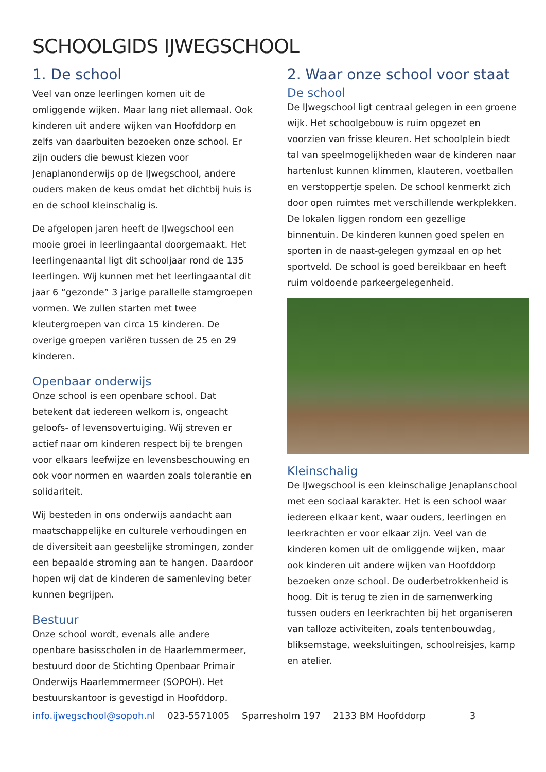SCHOOLGIDS IJWEGSCHOOL
1. De school
Veel van onze leerlingen komen uit de omliggende wijken. Maar lang niet allemaal. Ook kinderen uit andere wijken van Hoofddorp en zelfs van daarbuiten bezoeken onze school. Er zijn ouders die bewust kiezen voor Jenaplanonderwijs op de IJwegschool, andere ouders maken de keus omdat het dichtbij huis is en de school kleinschalig is.
De afgelopen jaren heeft de IJwegschool een mooie groei in leerlingaantal doorgemaakt. Het leerlingenaantal ligt dit schooljaar rond de 135 leerlingen. Wij kunnen met het leerlingaantal dit jaar 6 “gezonde” 3 jarige parallelle stamgroepen vormen. We zullen starten met twee kleutergroepen van circa 15 kinderen. De overige groepen variëren tussen de 25 en 29 kinderen.
Openbaar onderwijs
Onze school is een openbare school. Dat betekent dat iedereen welkom is, ongeacht geloofs- of levensovertuiging. Wij streven er actief naar om kinderen respect bij te brengen voor elkaars leefwijze en levensbeschouwing en ook voor normen en waarden zoals tolerantie en solidariteit.
Wij besteden in ons onderwijs aandacht aan maatschappelijke en culturele verhoudingen en de diversiteit aan geestelijke stromingen, zonder een bepaalde stroming aan te hangen. Daardoor hopen wij dat de kinderen de samenleving beter kunnen begrijpen.
Bestuur
Onze school wordt, evenals alle andere openbare basisscholen in de Haarlemmermeer, bestuurd door de Stichting Openbaar Primair Onderwijs Haarlemmermeer (SOPOH). Het bestuurskantoor is gevestigd in Hoofddorp.
2. Waar onze school voor staat
De school
De IJwegschool ligt centraal gelegen in een groene wijk. Het schoolgebouw is ruim opgezet en voorzien van frisse kleuren. Het schoolplein biedt tal van speelmogelijkheden waar de kinderen naar hartenlust kunnen klimmen, klauteren, voetballen en verstoppertje spelen. De school kenmerkt zich door open ruimtes met verschillende werkplekken. De lokalen liggen rondom een gezellige binnentuin. De kinderen kunnen goed spelen en sporten in de naast-gelegen gymzaal en op het sportveld. De school is goed bereikbaar en heeft ruim voldoende parkeergelegenheid.
Kleinschalig
De IJwegschool is een kleinschalige Jenaplanschool met een sociaal karakter. Het is een school waar iedereen elkaar kent, waar ouders, leerlingen en leerkrachten er voor elkaar zijn. Veel van de kinderen komen uit de omliggende wijken, maar ook kinderen uit andere wijken van Hoofddorp bezoeken onze school. De ouderbetrokkenheid is hoog. Dit is terug te zien in de samenwerking tussen ouders en leerkrachten bij het organiseren van talloze activiteiten, zoals tentenbouwdag, bliksemstage, weeksluitingen, schoolreisjes, kamp en atelier.
info.ijwegschool@sopoh.nl 023-5571005 Sparresholm 197 2133 BM Hoofddorp 3